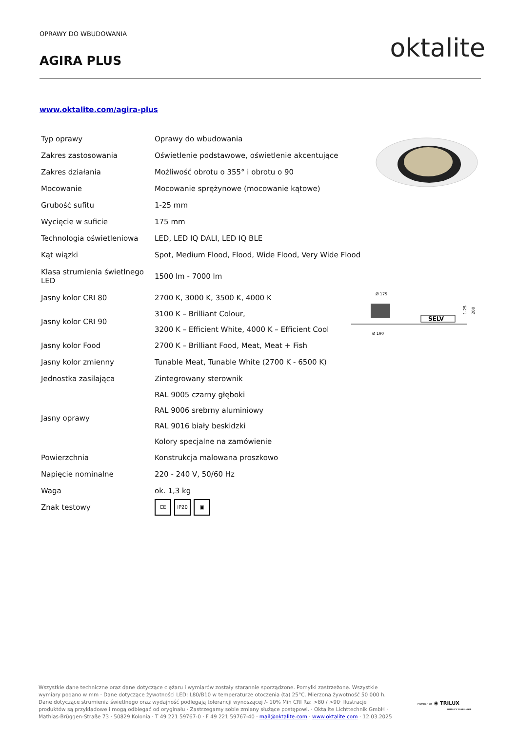OPRAWY DO WBUDOWANIA oktalite AGIRA PLUS
www.oktalite.com/agira-plus
| Typ oprawy | Oprawy do wbudowania |
| Zakres zastosowania | Oświetlenie podstawowe, oświetlenie akcentujące |
| Zakres działania | Możliwość obrotu o 355° i obrotu o 90 |
| Mocowanie | Mocowanie sprężynowe (mocowanie kątowe) |
| Grubość sufitu | 1-25 mm |
| Wycięcie w suficie | 175 mm |
| Technologia oświetleniowa | LED, LED IQ DALI, LED IQ BLE |
| Kąt wiązki | Spot, Medium Flood, Flood, Wide Flood, Very Wide Flood |
| Klasa strumienia świetlnego LED | 1500 lm - 7000 lm |
| Jasny kolor CRI 80 | 2700 K, 3000 K, 3500 K, 4000 K |
| Jasny kolor CRI 90 | 3100 K – Brilliant Colour, 3200 K – Efficient White, 4000 K – Efficient Cool |
| Jasny kolor Food | 2700 K – Brilliant Food, Meat, Meat + Fish |
| Jasny kolor zmienny | Tunable Meat, Tunable White (2700 K - 6500 K) |
| Jednostka zasilająca | Zintegrowany sterownik |
| Jasny oprawy | RAL 9005 czarny głęboki RAL 9006 srebrny aluminiowy RAL 9016 biały beskidzki Kolory specjalne na zamówienie |
| Powierzchnia | Konstrukcja malowana proszkowo |
| Napięcie nominalne | 220 - 240 V, 50/60 Hz |
| Waga | ok. 1,3 kg |
| Znak testowy | CE IP20 ▣ |
Ø 175
SELV
Ø 190
1-25
200
Wszystkie dane techniczne oraz dane dotyczące ciężaru i wymiarów zostały starannie sporządzone. Pomyłki zastrzeżone. Wszystkie wymiary podano w mm · Dane dotyczące żywotności LED: L80/B10 w temperaturze otoczenia (ta) 25°C. Mierzona żywotność 50 000 h. Dane dotyczące strumienia świetlnego oraz wydajność podlegają tolerancji wynoszącej /- 10% Min CRI Ra: >80 / >90· Ilustracje produktów są przykładowe i mogą odbiegać od oryginału · Zastrzegamy sobie zmiany służące postępowi. · Oktalite Lichttechnik GmbH · Mathias-Brüggen-Straße 73 · 50829 Kolonia · T 49 221 59767-0 · F 49 221 59767-40 · mail@oktalite.com · www.oktalite.com · 12.03.2025
MEMBER OF ◉ TRILUX
SIMPLIFY YOUR LIGHT.